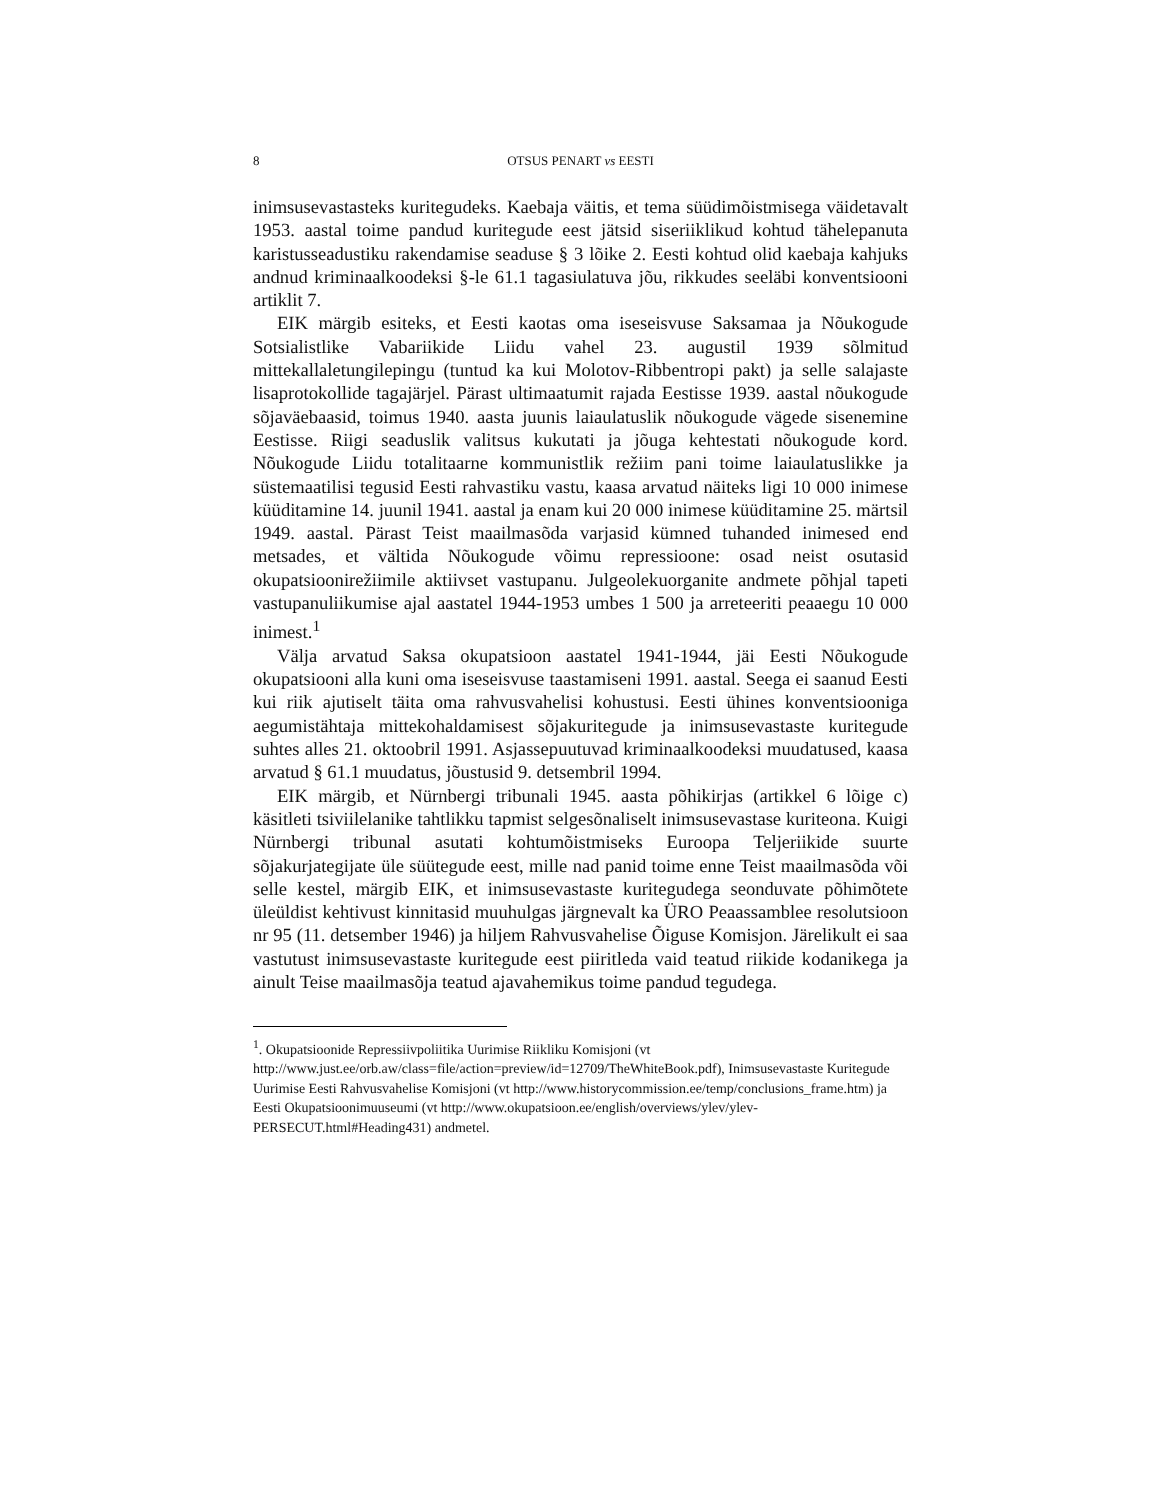8 OTSUS PENART vs EESTI
inimsusevastasteks kuritegudeks. Kaebaja väitis, et tema süüdimõistmisega väidetavalt 1953. aastal toime pandud kuritegude eest jätsid siseriiklikud kohtud tähelepanuta karistusseadustiku rakendamise seaduse § 3 lõike 2. Eesti kohtud olid kaebaja kahjuks andnud kriminaalkoodeksi §-le 61.1 tagasiulatuva jõu, rikkudes seeläbi konventsiooni artiklit 7.
EIK märgib esiteks, et Eesti kaotas oma iseseisvuse Saksamaa ja Nõukogude Sotsialistlike Vabariikide Liidu vahel 23. augustil 1939 sõlmitud mittekallaletungilepingu (tuntud ka kui Molotov-Ribbentropi pakt) ja selle salajaste lisaprotokollide tagajärjel. Pärast ultimaatumit rajada Eestisse 1939. aastal nõukogude sõjaväebaasid, toimus 1940. aasta juunis laiaulatuslik nõukogude vägede sisenemine Eestisse. Riigi seaduslik valitsus kukutati ja jõuga kehtestati nõukogude kord. Nõukogude Liidu totalitaarne kommunistlik režiim pani toime laiaulatuslikke ja süstemaatilisi tegusid Eesti rahvastiku vastu, kaasa arvatud näiteks ligi 10 000 inimese küüditamine 14. juunil 1941. aastal ja enam kui 20 000 inimese küüditamine 25. märtsil 1949. aastal. Pärast Teist maailmasõda varjasid kümned tuhanded inimesed end metsades, et vältida Nõukogude võimu repressioone: osad neist osutasid okupatsioonirežiimile aktiivset vastupanu. Julgeolekuorganite andmete põhjal tapeti vastupanuliikumise ajal aastatel 1944-1953 umbes 1 500 ja arreteeriti peaaegu 10 000 inimest.<sup>1</sup>
Välja arvatud Saksa okupatsioon aastatel 1941-1944, jäi Eesti Nõukogude okupatsiooni alla kuni oma iseseisvuse taastamiseni 1991. aastal. Seega ei saanud Eesti kui riik ajutiselt täita oma rahvusvahelisi kohustusi. Eesti ühines konventsiooniga aegumistähtaja mittekohaldamisest sõjakuritegude ja inimsusevastaste kuritegude suhtes alles 21. oktoobril 1991. Asjassepuutuvad kriminaalkoodeksi muudatused, kaasa arvatud § 61.1 muudatus, jõustusid 9. detsembril 1994.
EIK märgib, et Nürnbergi tribunali 1945. aasta põhikirjas (artikkel 6 lõige c) käsitleti tsiviilelanike tahtlikku tapmist selgesõnaliselt inimsusevastase kuriteona. Kuigi Nürnbergi tribunal asutati kohtumõistmiseks Euroopa Teljeriikide suurte sõjakurjategijate üle süütegude eest, mille nad panid toime enne Teist maailmasõda või selle kestel, märgib EIK, et inimsusevastaste kuritegudega seonduvate põhimõtete üleüldist kehtivust kinnitasid muuhulgas järgnevalt ka ÜRO Peaassamblee resolutsioon nr 95 (11. detsember 1946) ja hiljem Rahvusvahelise Õiguse Komisjon. Järelikult ei saa vastutust inimsusevastaste kuritegude eest piiritleda vaid teatud riikide kodanikega ja ainult Teise maailmasõja teatud ajavahemikus toime pandud tegudega.
<sup>1</sup>. Okupatsioonide Repressiivpoliitika Uurimise Riikliku Komisjoni (vt http://www.just.ee/orb.aw/class=file/action=preview/id=12709/TheWhiteBook.pdf), Inimsusevastaste Kuritegude Uurimise Eesti Rahvusvahelise Komisjoni (vt http://www.historycommission.ee/temp/conclusions_frame.htm) ja Eesti Okupatsioonimuuseumi (vt http://www.okupatsioon.ee/english/overviews/ylev/ylev-PERSECUT.html#Heading431) andmetel.